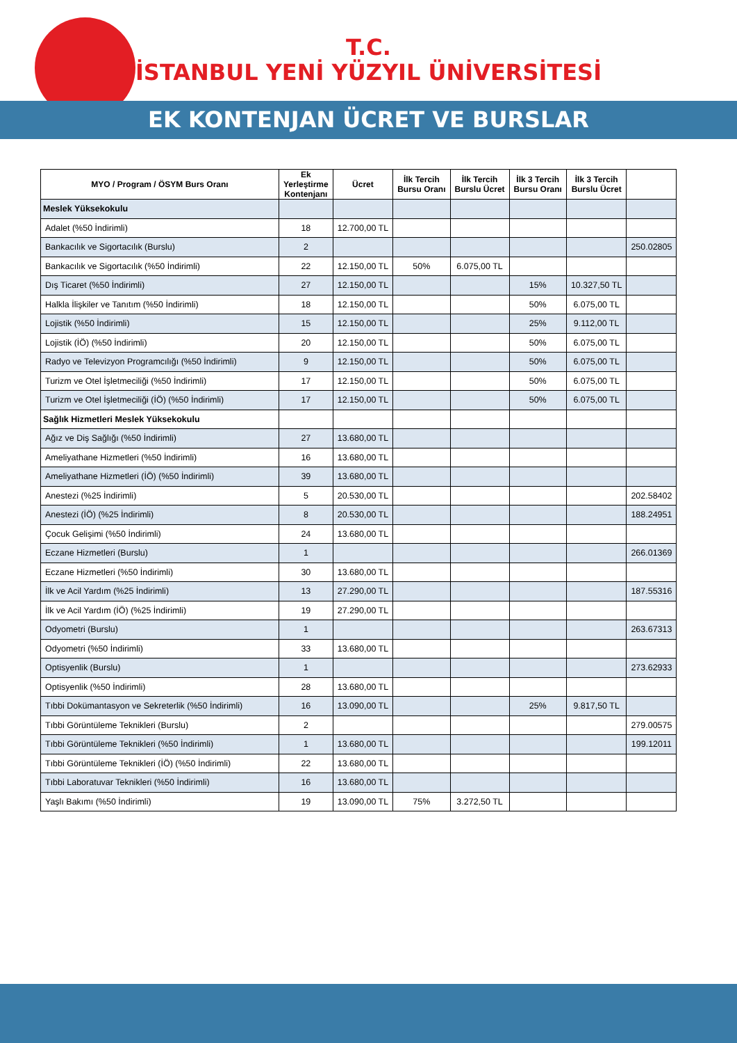T.C.
İSTANBUL YENİ YÜZYIL ÜNİVERSİTESİ
EK KONTENJAN ÜCRET VE BURSLAR
| MYO / Program / ÖSYM Burs Oranı | Ek Yerleştirme Kontenjanı | Ücret | İlk Tercih Bursu Oranı | İlk Tercih Burslu Ücret | İlk 3 Tercih Bursu Oranı | İlk 3 Tercih Burslu Ücret | |
| --- | --- | --- | --- | --- | --- | --- | --- |
| Meslek Yüksekokulu | | | | | | | |
| Adalet (%50 İndirimli) | 18 | 12.700,00 TL | | | | | |
| Bankacılık ve Sigortacılık (Burslu) | 2 | | | | | | 250.02805 |
| Bankacılık ve Sigortacılık (%50 İndirimli) | 22 | 12.150,00 TL | 50% | 6.075,00 TL | | | |
| Dış Ticaret (%50 İndirimli) | 27 | 12.150,00 TL | | | 15% | 10.327,50 TL | |
| Halkla İlişkiler ve Tanıtım (%50 İndirimli) | 18 | 12.150,00 TL | | | 50% | 6.075,00 TL | |
| Lojistik (%50 İndirimli) | 15 | 12.150,00 TL | | | 25% | 9.112,00 TL | |
| Lojistik (İÖ) (%50 İndirimli) | 20 | 12.150,00 TL | | | 50% | 6.075,00 TL | |
| Radyo ve Televizyon Programcılığı (%50 İndirimli) | 9 | 12.150,00 TL | | | 50% | 6.075,00 TL | |
| Turizm ve Otel İşletmeciliği (%50 İndirimli) | 17 | 12.150,00 TL | | | 50% | 6.075,00 TL | |
| Turizm ve Otel İşletmeciliği (İÖ) (%50 İndirimli) | 17 | 12.150,00 TL | | | 50% | 6.075,00 TL | |
| Sağlık Hizmetleri Meslek Yüksekokulu | | | | | | | |
| Ağız ve Diş Sağlığı (%50 İndirimli) | 27 | 13.680,00 TL | | | | | |
| Ameliyathane Hizmetleri (%50 İndirimli) | 16 | 13.680,00 TL | | | | | |
| Ameliyathane Hizmetleri (İÖ) (%50 İndirimli) | 39 | 13.680,00 TL | | | | | |
| Anestezi (%25 İndirimli) | 5 | 20.530,00 TL | | | | | 202.58402 |
| Anestezi (İÖ) (%25 İndirimli) | 8 | 20.530,00 TL | | | | | 188.24951 |
| Çocuk Gelişimi (%50 İndirimli) | 24 | 13.680,00 TL | | | | | |
| Eczane Hizmetleri (Burslu) | 1 | | | | | | 266.01369 |
| Eczane Hizmetleri (%50 İndirimli) | 30 | 13.680,00 TL | | | | | |
| İlk ve Acil Yardım (%25 İndirimli) | 13 | 27.290,00 TL | | | | | 187.55316 |
| İlk ve Acil Yardım (İÖ) (%25 İndirimli) | 19 | 27.290,00 TL | | | | | |
| Odyometri (Burslu) | 1 | | | | | | 263.67313 |
| Odyometri (%50 İndirimli) | 33 | 13.680,00 TL | | | | | |
| Optisyenlik (Burslu) | 1 | | | | | | 273.62933 |
| Optisyenlik (%50 İndirimli) | 28 | 13.680,00 TL | | | | | |
| Tıbbi Dokümantasyon ve Sekreterlik (%50 İndirimli) | 16 | 13.090,00 TL | | | 25% | 9.817,50 TL | |
| Tıbbi Görüntüleme Teknikleri (Burslu) | 2 | | | | | | 279.00575 |
| Tıbbi Görüntüleme Teknikleri (%50 İndirimli) | 1 | 13.680,00 TL | | | | | 199.12011 |
| Tıbbi Görüntüleme Teknikleri (İÖ) (%50 İndirimli) | 22 | 13.680,00 TL | | | | | |
| Tıbbi Laboratuvar Teknikleri (%50 İndirimli) | 16 | 13.680,00 TL | | | | | |
| Yaşlı Bakımı (%50 İndirimli) | 19 | 13.090,00 TL | 75% | 3.272,50 TL | | | |